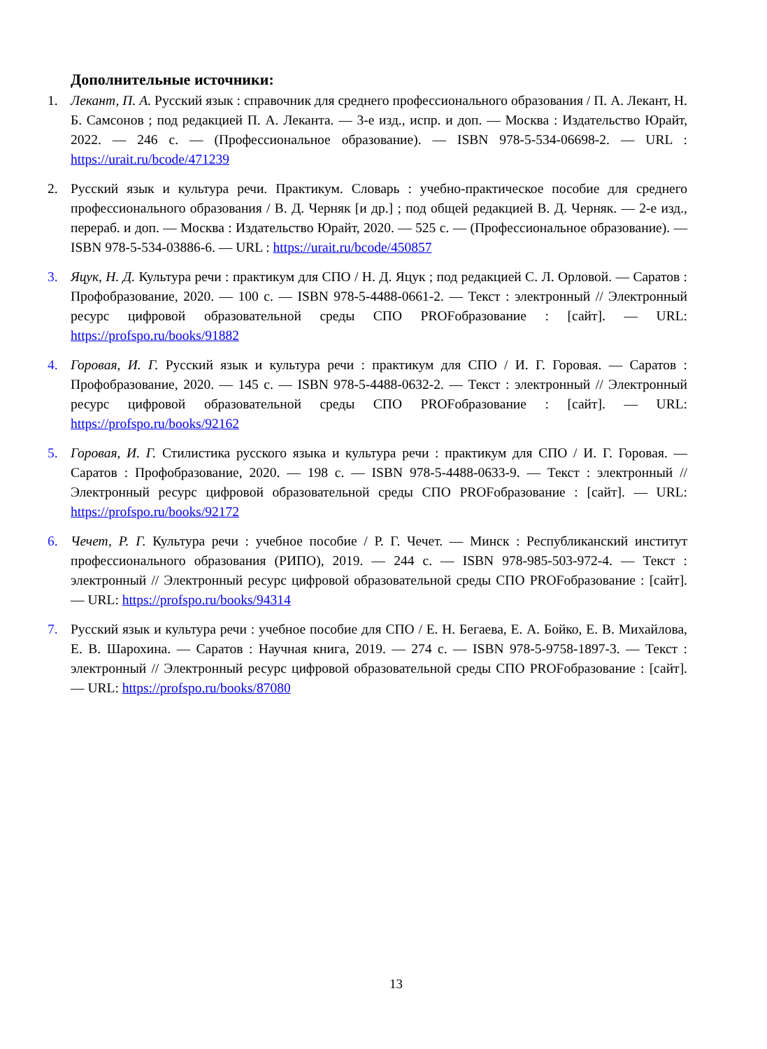Дополнительные источники:
1. Лекант, П. А. Русский язык : справочник для среднего профессионального образования / П. А. Лекант, Н. Б. Самсонов ; под редакцией П. А. Леканта. — 3-е изд., испр. и доп. — Москва : Издательство Юрайт, 2022. — 246 с. — (Профессиональное образование). — ISBN 978-5-534-06698-2. — URL : https://urait.ru/bcode/471239
2. Русский язык и культура речи. Практикум. Словарь : учебно-практическое пособие для среднего профессионального образования / В. Д. Черняк [и др.] ; под общей редакцией В. Д. Черняк. — 2-е изд., перераб. и доп. — Москва : Издательство Юрайт, 2020. — 525 с. — (Профессиональное образование). — ISBN 978-5-534-03886-6. — URL : https://urait.ru/bcode/450857
3. Яцук, Н. Д. Культура речи : практикум для СПО / Н. Д. Яцук ; под редакцией С. Л. Орловой. — Саратов : Профобразование, 2020. — 100 с. — ISBN 978-5-4488-0661-2. — Текст : электронный // Электронный ресурс цифровой образовательной среды СПО PROFобразование : [сайт]. — URL: https://profspo.ru/books/91882
4. Горовая, И. Г. Русский язык и культура речи : практикум для СПО / И. Г. Горовая. — Саратов : Профобразование, 2020. — 145 с. — ISBN 978-5-4488-0632-2. — Текст : электронный // Электронный ресурс цифровой образовательной среды СПО PROFобразование : [сайт]. — URL: https://profspo.ru/books/92162
5. Горовая, И. Г. Стилистика русского языка и культура речи : практикум для СПО / И. Г. Горовая. — Саратов : Профобразование, 2020. — 198 с. — ISBN 978-5-4488-0633-9. — Текст : электронный // Электронный ресурс цифровой образовательной среды СПО PROFобразование : [сайт]. — URL: https://profspo.ru/books/92172
6. Чечет, Р. Г. Культура речи : учебное пособие / Р. Г. Чечет. — Минск : Республиканский институт профессионального образования (РИПО), 2019. — 244 с. — ISBN 978-985-503-972-4. — Текст : электронный // Электронный ресурс цифровой образовательной среды СПО PROFобразование : [сайт]. — URL: https://profspo.ru/books/94314
7. Русский язык и культура речи : учебное пособие для СПО / Е. Н. Бегаева, Е. А. Бойко, Е. В. Михайлова, Е. В. Шарохина. — Саратов : Научная книга, 2019. — 274 с. — ISBN 978-5-9758-1897-3. — Текст : электронный // Электронный ресурс цифровой образовательной среды СПО PROFобразование : [сайт]. — URL: https://profspo.ru/books/87080
13